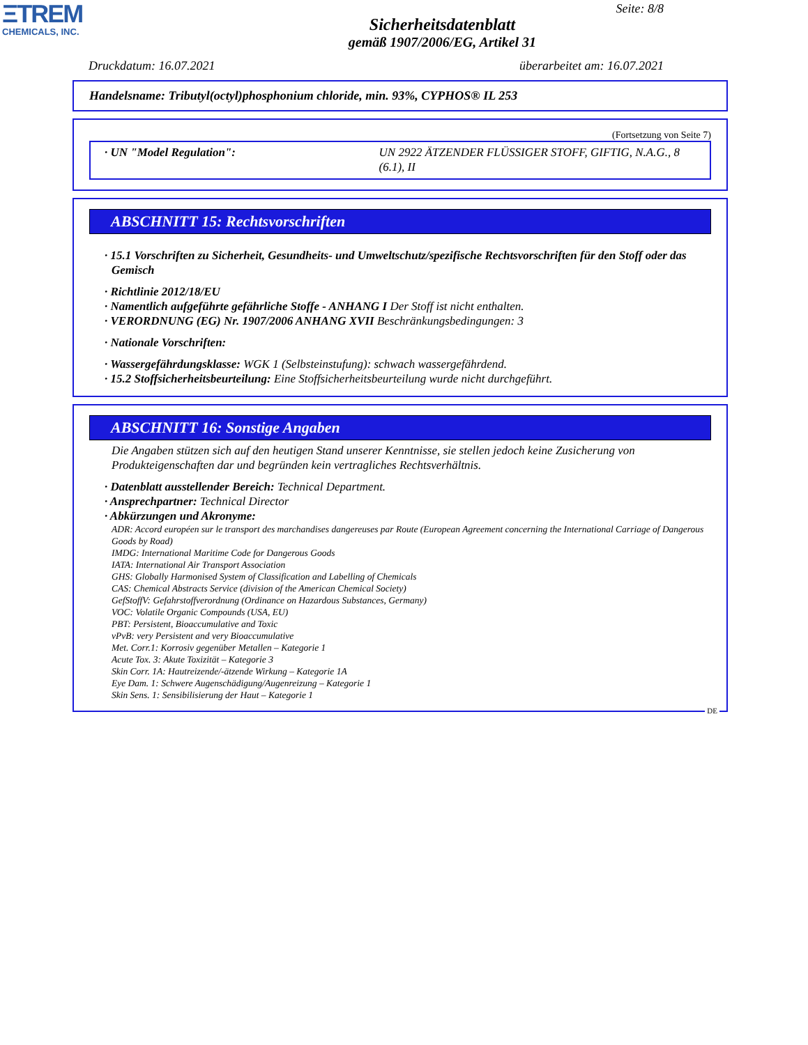ΞTREM
CHEMICALS, INC.
Seite: 8/8
Sicherheitsdatenblatt
gemäß 1907/2006/EG, Artikel 31
Druckdatum: 16.07.2021 überarbeitet am: 16.07.2021
Handelsname: Tributyl(octyl)phosphonium chloride, min. 93%, CYPHOS® IL 253
(Fortsetzung von Seite 7)
· UN "Model Regulation": UN 2922 ÄTZENDER FLÜSSIGER STOFF, GIFTIG, N.A.G., 8 (6.1), II
ABSCHNITT 15: Rechtsvorschriften
· 15.1 Vorschriften zu Sicherheit, Gesundheits- und Umweltschutz/spezifische Rechtsvorschriften für den Stoff oder das Gemisch
· Richtlinie 2012/18/EU
· Namentlich aufgeführte gefährliche Stoffe - ANHANG I Der Stoff ist nicht enthalten.
· VERORDNUNG (EG) Nr. 1907/2006 ANHANG XVII Beschränkungsbedingungen: 3
· Nationale Vorschriften:
· Wassergefährdungsklasse: WGK 1 (Selbsteinstufung): schwach wassergefährdend.
· 15.2 Stoffsicherheitsbeurteilung: Eine Stoffsicherheitsbeurteilung wurde nicht durchgeführt.
ABSCHNITT 16: Sonstige Angaben
Die Angaben stützen sich auf den heutigen Stand unserer Kenntnisse, sie stellen jedoch keine Zusicherung von Produkteigenschaften dar und begründen kein vertragliches Rechtsverhältnis.
· Datenblatt ausstellender Bereich: Technical Department.
· Ansprechpartner: Technical Director
· Abkürzungen und Akronyme:
ADR: Accord européen sur le transport des marchandises dangereuses par Route (European Agreement concerning the International Carriage of Dangerous Goods by Road)
IMDG: International Maritime Code for Dangerous Goods
IATA: International Air Transport Association
GHS: Globally Harmonised System of Classification and Labelling of Chemicals
CAS: Chemical Abstracts Service (division of the American Chemical Society)
GefStoffV: Gefahrstoffverordnung (Ordinance on Hazardous Substances, Germany)
VOC: Volatile Organic Compounds (USA, EU)
PBT: Persistent, Bioaccumulative and Toxic
vPvB: very Persistent and very Bioaccumulative
Met. Corr.1: Korrosiv gegenüber Metallen – Kategorie 1
Acute Tox. 3: Akute Toxizität – Kategorie 3
Skin Corr. 1A: Hautreizende/-ätzende Wirkung – Kategorie 1A
Eye Dam. 1: Schwere Augenschädigung/Augenreizung – Kategorie 1
Skin Sens. 1: Sensibilisierung der Haut – Kategorie 1
DE